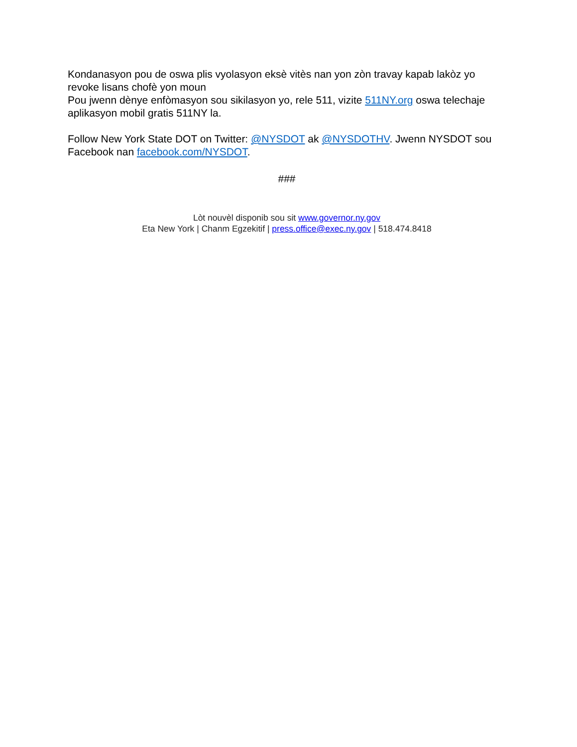Kondanasyon pou de oswa plis vyolasyon eksè vitès nan yon zòn travay kapab lakòz yo revoke lisans chofè yon moun
Pou jwenn dènye enfòmasyon sou sikilasyon yo, rele 511, vizite 511NY.org oswa telechaje aplikasyon mobil gratis 511NY la.
Follow New York State DOT on Twitter: @NYSDOT ak @NYSDOTHV. Jwenn NYSDOT sou Facebook nan facebook.com/NYSDOT.
###
Lòt nouvèl disponib sou sit www.governor.ny.gov
Eta New York | Chanm Egzekitif | press.office@exec.ny.gov | 518.474.8418